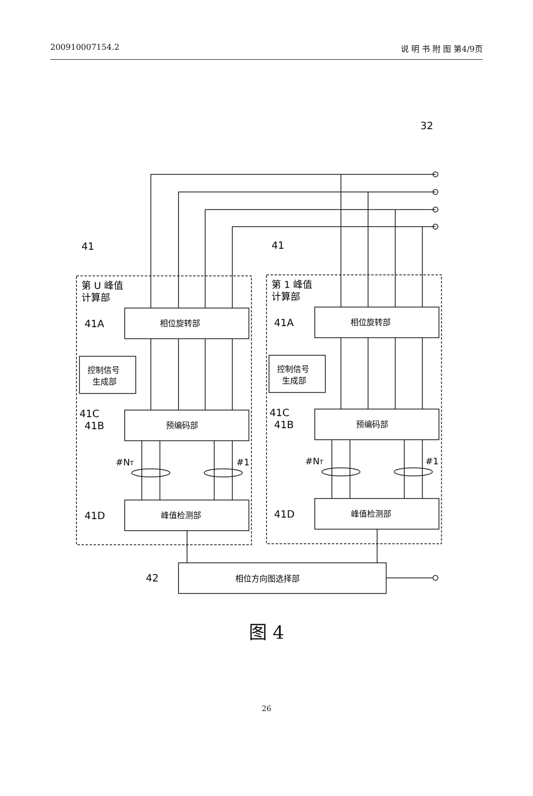200910007154.2 说 明 书 附 图 第4/9页
32
41
41
第 U 峰值
计算部
第 1 峰值
计算部
41A
41A
相位旋转部
相位旋转部
控制信号
生成部
控制信号
生成部
41C
41C
41B
41B
预编码部
预编码部
#NT
#1
#NT
#1
41D
41D
峰值检测部
峰值检测部
42
相位方向图选择部
图 4
26